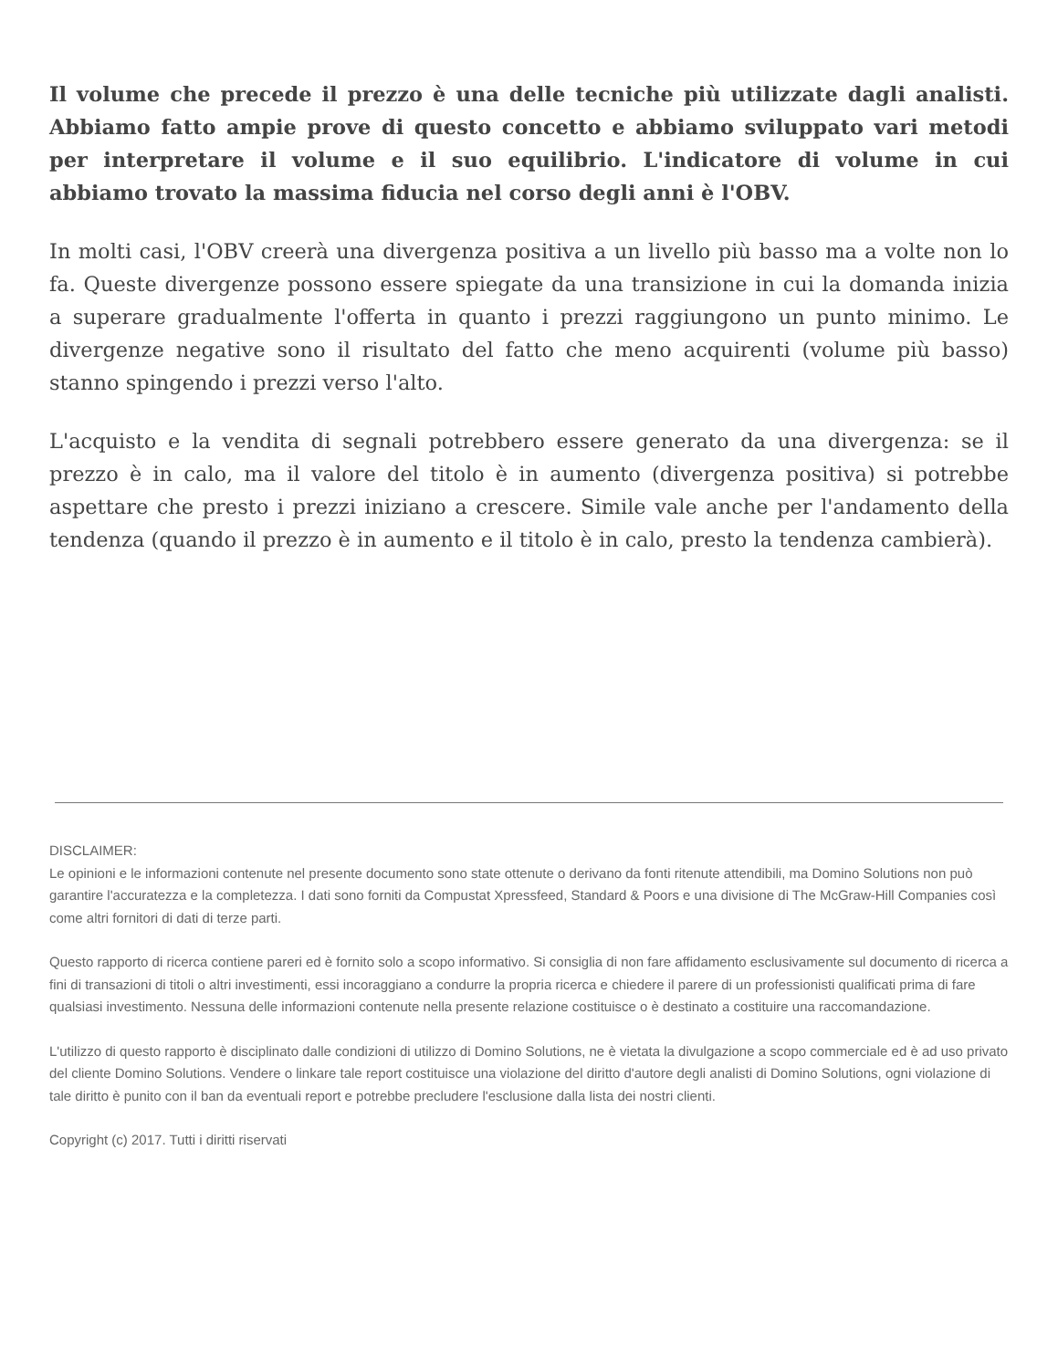Il volume che precede il prezzo è una delle tecniche più utilizzate dagli analisti. Abbiamo fatto ampie prove di questo concetto e abbiamo sviluppato vari metodi per interpretare il volume e il suo equilibrio. L'indicatore di volume in cui abbiamo trovato la massima fiducia nel corso degli anni è l'OBV.
In molti casi, l'OBV creerà una divergenza positiva a un livello più basso ma a volte non lo fa. Queste divergenze possono essere spiegate da una transizione in cui la domanda inizia a superare gradualmente l'offerta in quanto i prezzi raggiungono un punto minimo. Le divergenze negative sono il risultato del fatto che meno acquirenti (volume più basso) stanno spingendo i prezzi verso l'alto.
L'acquisto e la vendita di segnali potrebbero essere generato da una divergenza: se il prezzo è in calo, ma il valore del titolo è in aumento (divergenza positiva) si potrebbe aspettare che presto i prezzi iniziano a crescere. Simile vale anche per l'andamento della tendenza (quando il prezzo è in aumento e il titolo è in calo, presto la tendenza cambierà).
DISCLAIMER:
Le opinioni e le informazioni contenute nel presente documento sono state ottenute o derivano da fonti ritenute attendibili, ma Domino Solutions non può garantire l'accuratezza e la completezza. I dati sono forniti da Compustat Xpressfeed, Standard & Poors e una divisione di The McGraw-Hill Companies così come altri fornitori di dati di terze parti.
Questo rapporto di ricerca contiene pareri ed è fornito solo a scopo informativo. Si consiglia di non fare affidamento esclusivamente sul documento di ricerca a fini di transazioni di titoli o altri investimenti, essi incoraggiano a condurre la propria ricerca e chiedere il parere di un professionisti qualificati prima di fare qualsiasi investimento. Nessuna delle informazioni contenute nella presente relazione costituisce o è destinato a costituire una raccomandazione.
L'utilizzo di questo rapporto è disciplinato dalle condizioni di utilizzo di Domino Solutions, ne è vietata la divulgazione a scopo commerciale ed è ad uso privato del cliente Domino Solutions. Vendere o linkare tale report costituisce una violazione del diritto d'autore degli analisti di Domino Solutions, ogni violazione di tale diritto è punito con il ban da eventuali report e potrebbe precludere l'esclusione dalla lista dei nostri clienti.
Copyright (c) 2017. Tutti i diritti riservati